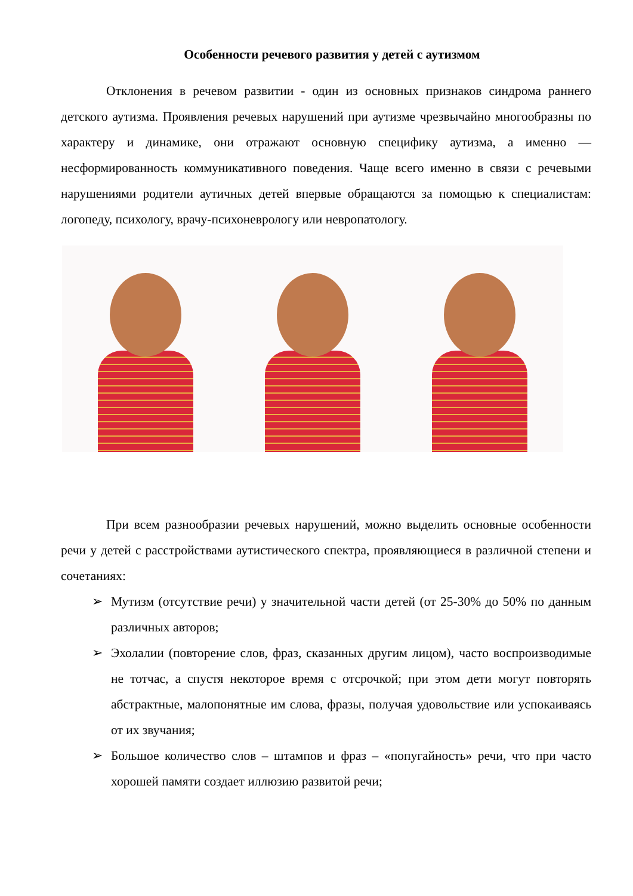Особенности речевого развития у детей с аутизмом
Отклонения в речевом развитии - один из основных признаков синдрома раннего детского аутизма. Проявления речевых нарушений при аутизме чрезвычайно многообразны по характеру и динамике, они отражают основную специфику аутизма, а именно — несформированность коммуникативного поведения. Чаще всего именно в связи с речевыми нарушениями родители аутичных детей впервые обращаются за помощью к специалистам: логопеду, психологу, врачу-психоневрологу или невропатологу.
При всем разнообразии речевых нарушений, можно выделить основные особенности речи у детей с расстройствами аутистического спектра, проявляющиеся в различной степени и сочетаниях:
➢ Мутизм (отсутствие речи) у значительной части детей (от 25-30% до 50% по данным различных авторов;
➢ Эхолалии (повторение слов, фраз, сказанных другим лицом), часто воспроизводимые не тотчас, а спустя некоторое время с отсрочкой; при этом дети могут повторять абстрактные, малопонятные им слова, фразы, получая удовольствие или успокаиваясь от их звучания;
➢ Большое количество слов – штампов и фраз – «попугайность» речи, что при часто хорошей памяти создает иллюзию развитой речи;